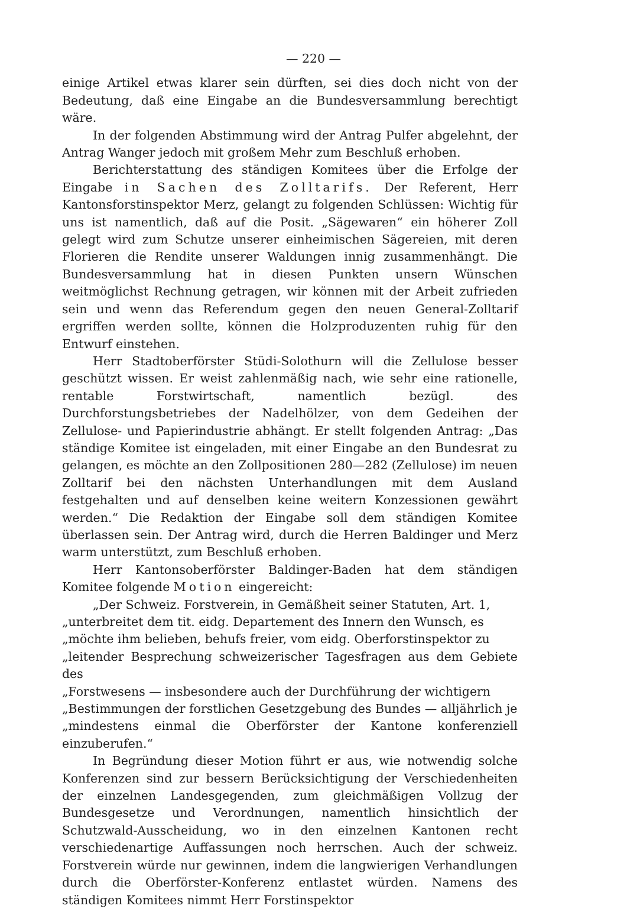— 220 —
einige Artikel etwas klarer sein dürften, sei dies doch nicht von der Bedeutung, daß eine Eingabe an die Bundesversammlung berechtigt wäre.
In der folgenden Abstimmung wird der Antrag Pulfer abgelehnt, der Antrag Wanger jedoch mit großem Mehr zum Beschluß erhoben.
Berichterstattung des ständigen Komitees über die Erfolge der Eingabe in Sachen des Zolltarifs. Der Referent, Herr Kantonsforstinspektor Merz, gelangt zu folgenden Schlüssen: Wichtig für uns ist namentlich, daß auf die Posit. „Sägewaren“ ein höherer Zoll gelegt wird zum Schutze unserer einheimischen Sägereien, mit deren Florieren die Rendite unserer Waldungen innig zusammenhängt. Die Bundesversammlung hat in diesen Punkten unsern Wünschen weitmöglichst Rechnung getragen, wir können mit der Arbeit zufrieden sein und wenn das Referendum gegen den neuen General-Zolltarif ergriffen werden sollte, können die Holzproduzenten ruhig für den Entwurf einstehen.
Herr Stadtoberförster Stüdi-Solothurn will die Zellulose besser geschützt wissen. Er weist zahlenmäßig nach, wie sehr eine rationelle, rentable Forstwirtschaft, namentlich bezügl. des Durchforstungsbetriebes der Nadelhölzer, von dem Gedeihen der Zellulose- und Papierindustrie abhängt. Er stellt folgenden Antrag: „Das ständige Komitee ist eingeladen, mit einer Eingabe an den Bundesrat zu gelangen, es möchte an den Zollpositionen 280—282 (Zellulose) im neuen Zolltarif bei den nächsten Unterhandlungen mit dem Ausland festgehalten und auf denselben keine weitern Konzessionen gewährt werden.“ Die Redaktion der Eingabe soll dem ständigen Komitee überlassen sein. Der Antrag wird, durch die Herren Baldinger und Merz warm unterstützt, zum Beschluß erhoben.
Herr Kantonsoberförster Baldinger-Baden hat dem ständigen Komitee folgende Motion eingereicht:
„Der Schweiz. Forstverein, in Gemäßheit seiner Statuten, Art. 1,
„unterbreitet dem tit. eidg. Departement des Innern den Wunsch, es
„möchte ihm belieben, behufs freier, vom eidg. Oberforstinspektor zu
„leitender Besprechung schweizerischer Tagesfragen aus dem Gebiete des
„Forstwesens — insbesondere auch der Durchführung der wichtigern
„Bestimmungen der forstlichen Gesetzgebung des Bundes — alljährlich je
„mindestens einmal die Oberförster der Kantone konferenziell einzuberufen.“
In Begründung dieser Motion führt er aus, wie notwendig solche Konferenzen sind zur bessern Berücksichtigung der Verschiedenheiten der einzelnen Landesgegenden, zum gleichmäßigen Vollzug der Bundesgesetze und Verordnungen, namentlich hinsichtlich der Schutzwald-Ausscheidung, wo in den einzelnen Kantonen recht verschiedenartige Auffassungen noch herrschen. Auch der schweiz. Forstverein würde nur gewinnen, indem die langwierigen Verhandlungen durch die Oberförster-Konferenz entlastet würden. Namens des ständigen Komitees nimmt Herr Forstinspektor